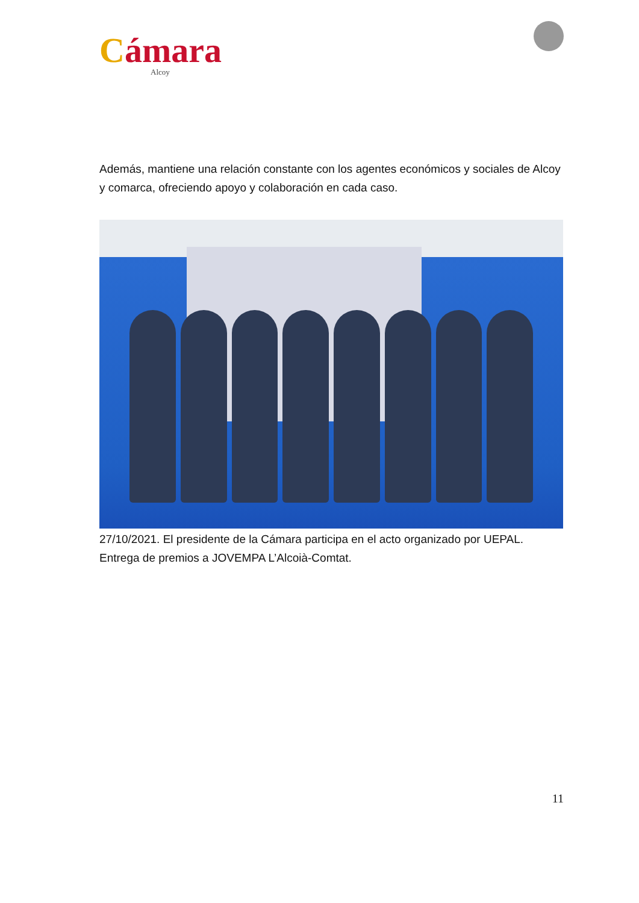Cámara
Alcoy
Además, mantiene una relación constante con los agentes económicos y sociales de Alcoy y comarca, ofreciendo apoyo y colaboración en cada caso.
27/10/2021. El presidente de la Cámara participa en el acto organizado por UEPAL. Entrega de premios a JOVEMPA L’Alcoià-Comtat.
11